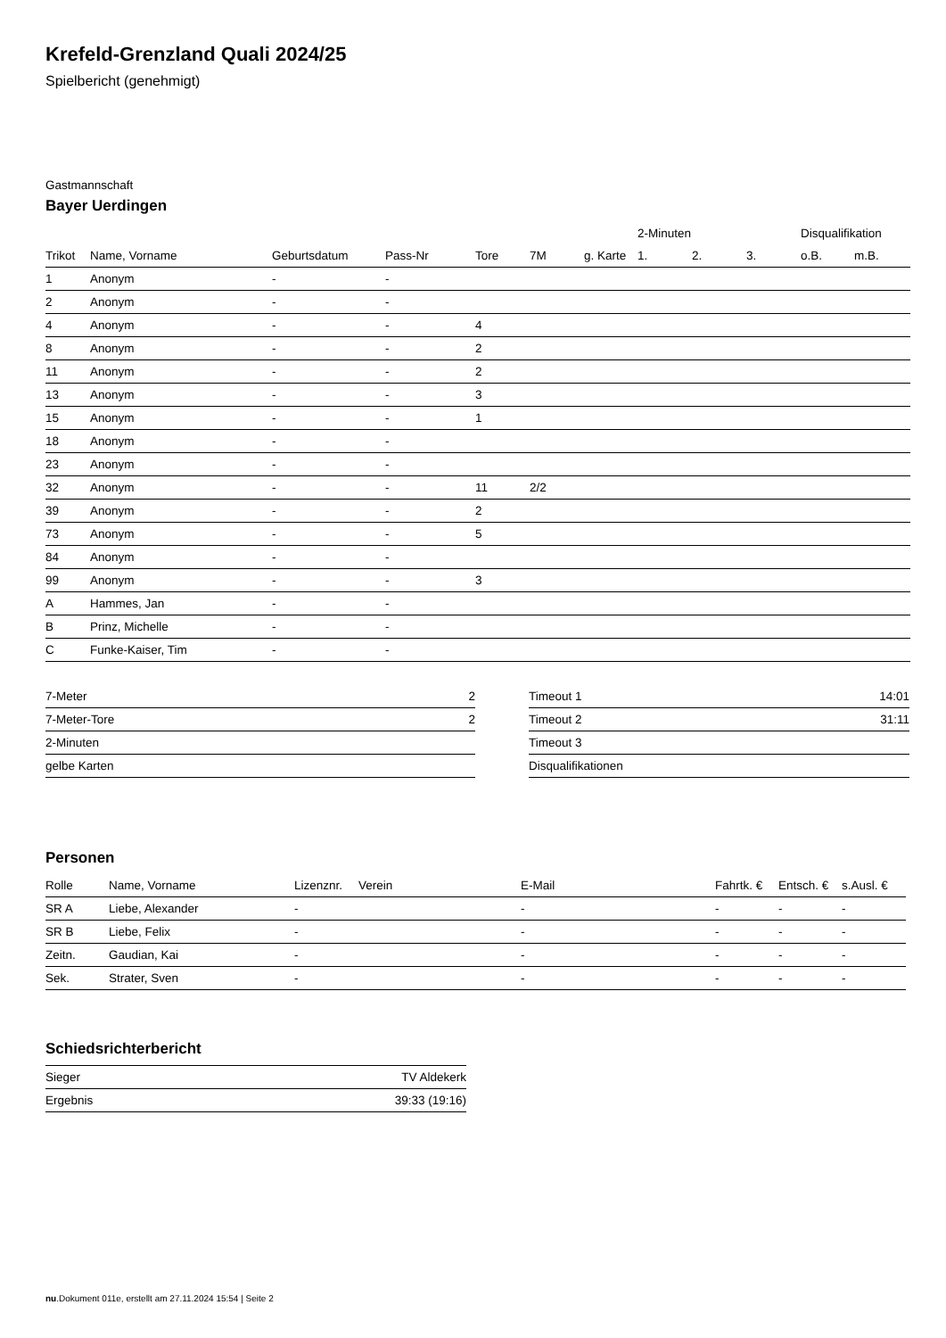Krefeld-Grenzland Quali 2024/25
Spielbericht (genehmigt)
Gastmannschaft
Bayer Uerdingen
| | | | | | | | 2-Minuten | | | Disqualifikation | |
| --- | --- | --- | --- | --- | --- | --- | --- | --- | --- | --- | --- |
| Trikot | Name, Vorname | Geburtsdatum | Pass-Nr | Tore | 7M | g. Karte | 1. | 2. | 3. | o.B. | m.B. |
| 1 | Anonym | - | - | | | | | | | | |
| 2 | Anonym | - | - | | | | | | | | |
| 4 | Anonym | - | - | 4 | | | | | | | |
| 8 | Anonym | - | - | 2 | | | | | | | |
| 11 | Anonym | - | - | 2 | | | | | | | |
| 13 | Anonym | - | - | 3 | | | | | | | |
| 15 | Anonym | - | - | 1 | | | | | | | |
| 18 | Anonym | - | - | | | | | | | | |
| 23 | Anonym | - | - | | | | | | | | |
| 32 | Anonym | - | - | 11 | 2/2 | | | | | | |
| 39 | Anonym | - | - | 2 | | | | | | | |
| 73 | Anonym | - | - | 5 | | | | | | | |
| 84 | Anonym | - | - | | | | | | | | |
| 99 | Anonym | - | - | 3 | | | | | | | |
| A | Hammes, Jan | - | - | | | | | | | | |
| B | Prinz, Michelle | - | - | | | | | | | | |
| C | Funke-Kaiser, Tim | - | - | | | | | | | | |
| 7-Meter | 2 |
| 7-Meter-Tore | 2 |
| 2-Minuten | |
| gelbe Karten | |
| Timeout 1 | 14:01 |
| Timeout 2 | 31:11 |
| Timeout 3 | |
| Disqualifikationen | |
Personen
| Rolle | Name, Vorname | Lizenznr. | Verein | E-Mail | Fahrtk. € | Entsch. € | s.Ausl. € |
| --- | --- | --- | --- | --- | --- | --- | --- |
| SR A | Liebe, Alexander | - | | - | - | - | - |
| SR B | Liebe, Felix | - | | - | - | - | - |
| Zeitn. | Gaudian, Kai | - | | - | - | - | - |
| Sek. | Strater, Sven | - | | - | - | - | - |
Schiedsrichterbericht
| Sieger | TV Aldekerk |
| Ergebnis | 39:33 (19:16) |
nu.Dokument 011e, erstellt am 27.11.2024 15:54 | Seite 2